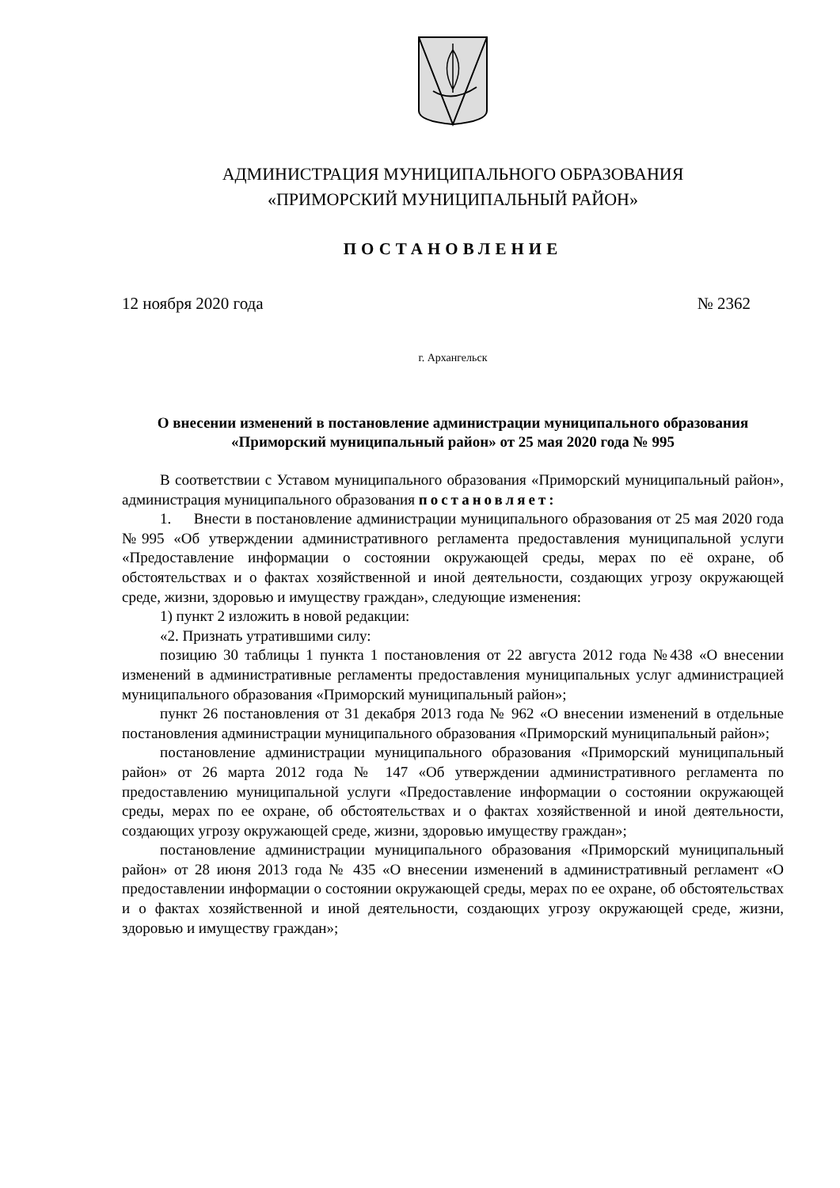АДМИНИСТРАЦИЯ МУНИЦИПАЛЬНОГО ОБРАЗОВАНИЯ
«ПРИМОРСКИЙ МУНИЦИПАЛЬНЫЙ РАЙОН»
ПОСТАНОВЛЕНИЕ
12 ноября 2020 года № 2362
г. Архангельск
О внесении изменений в постановление администрации муниципального образования «Приморский муниципальный район» от 25 мая 2020 года № 995
В соответствии с Уставом муниципального образования «Приморский муниципальный район», администрация муниципального образования постановляет:
1. Внести в постановление администрации муниципального образования от 25 мая 2020 года №995 «Об утверждении административного регламента предоставления муниципальной услуги «Предоставление информации о состоянии окружающей среды, мерах по её охране, об обстоятельствах и о фактах хозяйственной и иной деятельности, создающих угрозу окружающей среде, жизни, здоровью и имуществу граждан», следующие изменения:
1) пункт 2 изложить в новой редакции:
«2. Признать утратившими силу:
позицию 30 таблицы 1 пункта 1 постановления от 22 августа 2012 года №438 «О внесении изменений в административные регламенты предоставления муниципальных услуг администрацией муниципального образования «Приморский муниципальный район»;
пункт 26 постановления от 31 декабря 2013 года № 962 «О внесении изменений в отдельные постановления администрации муниципального образования «Приморский муниципальный район»;
постановление администрации муниципального образования «Приморский муниципальный район» от 26 марта 2012 года № 147 «Об утверждении административного регламента по предоставлению муниципальной услуги «Предоставление информации о состоянии окружающей среды, мерах по ее охране, об обстоятельствах и о фактах хозяйственной и иной деятельности, создающих угрозу окружающей среде, жизни, здоровью имуществу граждан»;
постановление администрации муниципального образования «Приморский муниципальный район» от 28 июня 2013 года № 435 «О внесении изменений в административный регламент «О предоставлении информации о состоянии окружающей среды, мерах по ее охране, об обстоятельствах и о фактах хозяйственной и иной деятельности, создающих угрозу окружающей среде, жизни, здоровью и имуществу граждан»;